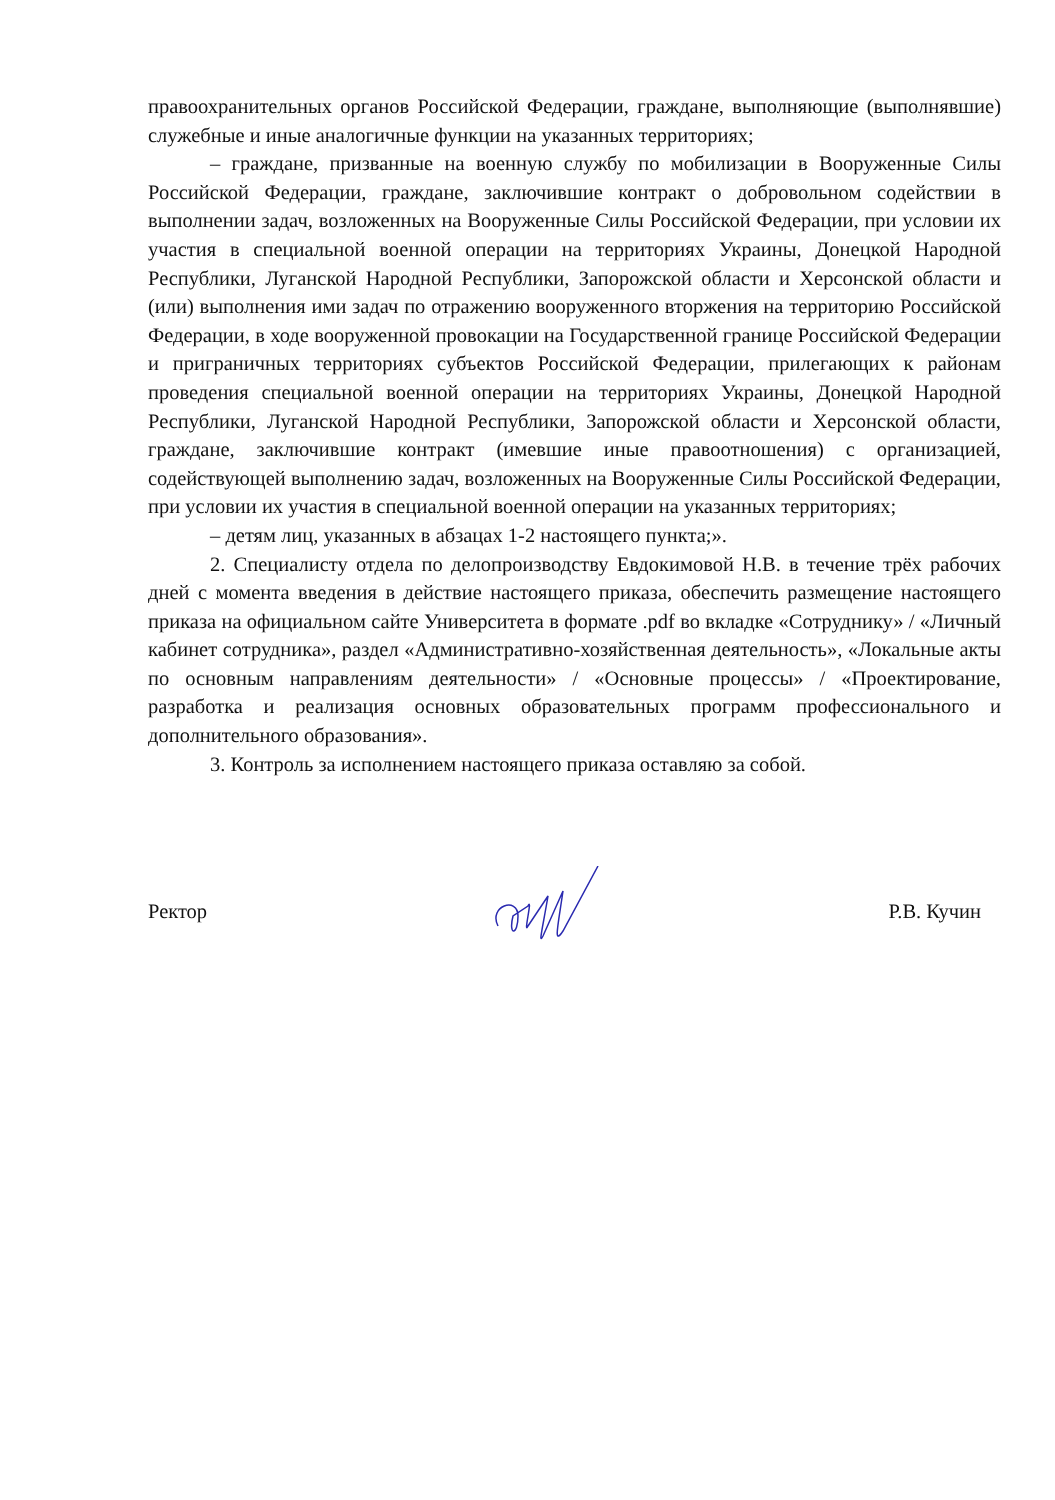правоохранительных органов Российской Федерации, граждане, выполняющие (выполнявшие) служебные и иные аналогичные функции на указанных территориях;
– граждане, призванные на военную службу по мобилизации в Вооруженные Силы Российской Федерации, граждане, заключившие контракт о добровольном содействии в выполнении задач, возложенных на Вооруженные Силы Российской Федерации, при условии их участия в специальной военной операции на территориях Украины, Донецкой Народной Республики, Луганской Народной Республики, Запорожской области и Херсонской области и (или) выполнения ими задач по отражению вооруженного вторжения на территорию Российской Федерации, в ходе вооруженной провокации на Государственной границе Российской Федерации и приграничных территориях субъектов Российской Федерации, прилегающих к районам проведения специальной военной операции на территориях Украины, Донецкой Народной Республики, Луганской Народной Республики, Запорожской области и Херсонской области, граждане, заключившие контракт (имевшие иные правоотношения) с организацией, содействующей выполнению задач, возложенных на Вооруженные Силы Российской Федерации, при условии их участия в специальной военной операции на указанных территориях;
– детям лиц, указанных в абзацах 1-2 настоящего пункта;».
2. Специалисту отдела по делопроизводству Евдокимовой Н.В. в течение трёх рабочих дней с момента введения в действие настоящего приказа, обеспечить размещение настоящего приказа на официальном сайте Университета в формате .pdf во вкладке «Сотруднику» / «Личный кабинет сотрудника», раздел «Административно-хозяйственная деятельность», «Локальные акты по основным направлениям деятельности» / «Основные процессы» / «Проектирование, разработка и реализация основных образовательных программ профессионального и дополнительного образования».
3. Контроль за исполнением настоящего приказа оставляю за собой.
Ректор Р.В. Кучин